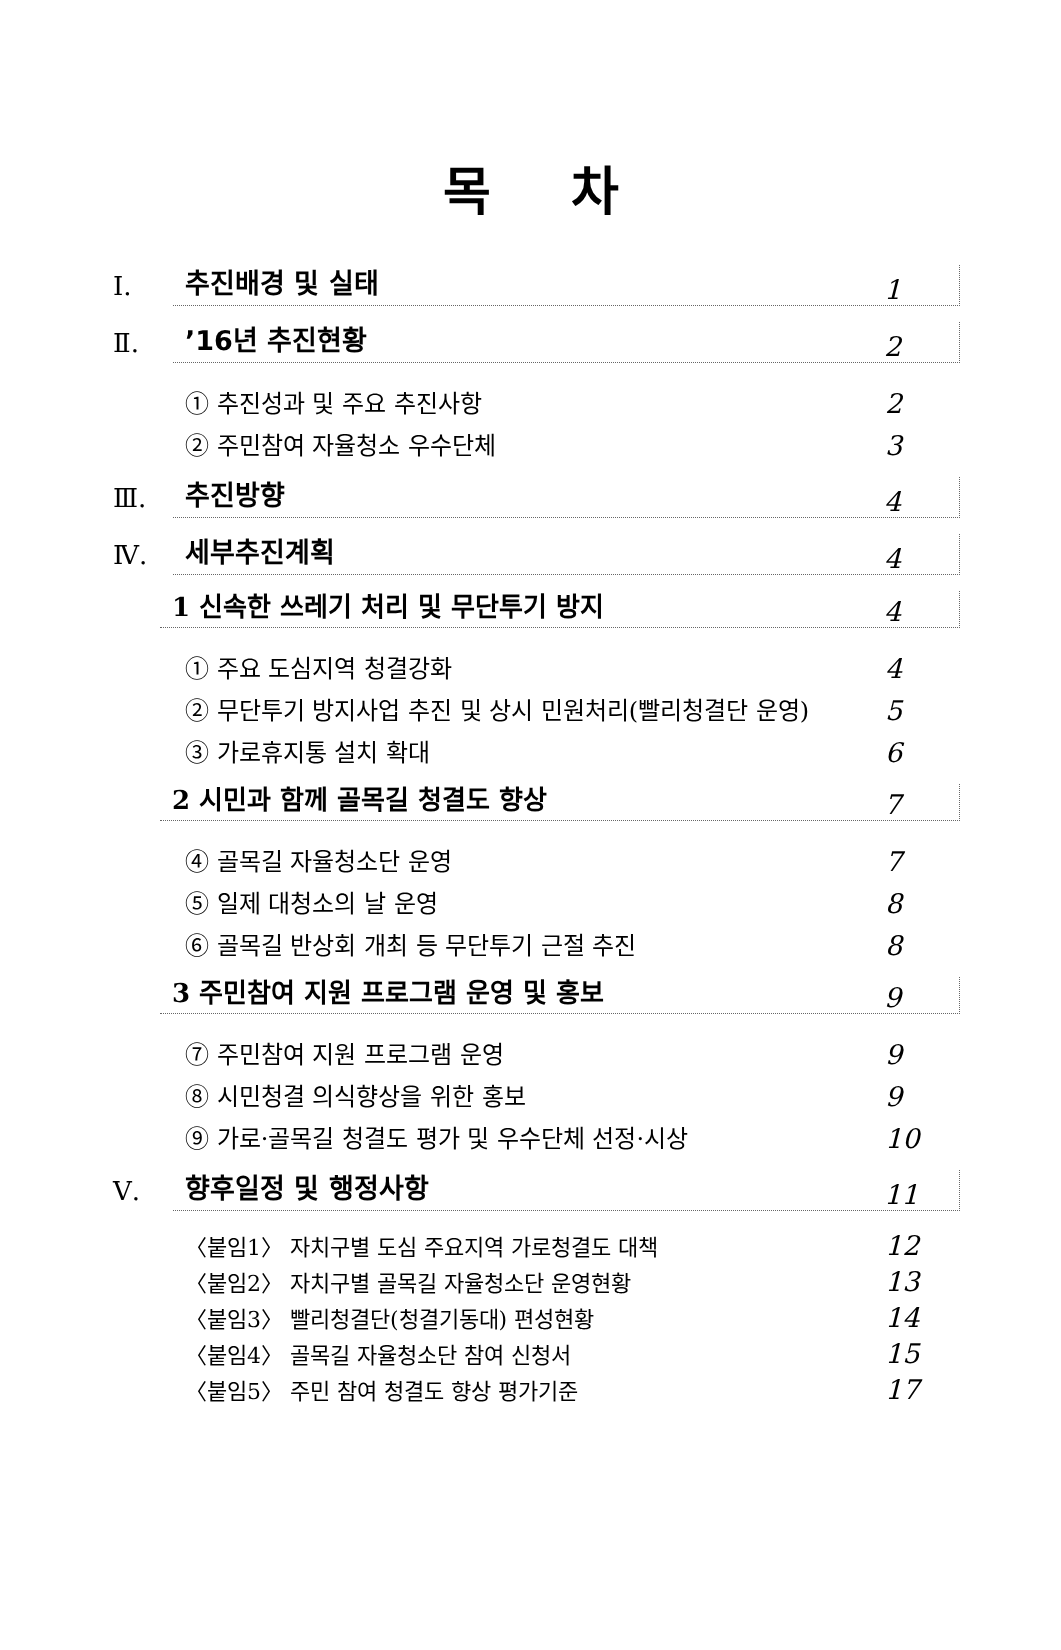목차
Ⅰ. 추진배경 및 실태 1
Ⅱ.’16년 추진현황 2
① 추진성과 및 주요 추진사항 2
② 주민참여 자율청소 우수단체 3
Ⅲ. 추진방향 4
Ⅳ. 세부추진계획 4
1 신속한 쓰레기 처리 및 무단투기 방지 4
① 주요 도심지역 청결강화 4
② 무단투기 방지사업 추진 및 상시 민원처리(빨리청결단 운영) 5
③ 가로휴지통 설치 확대 6
2 시민과 함께 골목길 청결도 향상 7
④ 골목길 자율청소단 운영 7
⑤ 일제 대청소의 날 운영 8
⑥ 골목길 반상회 개최 등 무단투기 근절 추진 8
3 주민참여 지원 프로그램 운영 및 홍보 9
⑦ 주민참여 지원 프로그램 운영 9
⑧ 시민청결 의식향상을 위한 홍보 9
⑨ 가로·골목길 청결도 평가 및 우수단체 선정·시상 10
Ⅴ. 향후일정 및 행정사항 11
〈붙임1〉 자치구별 도심 주요지역 가로청결도 대책 12
〈붙임2〉 자치구별 골목길 자율청소단 운영현황 13
〈붙임3〉 빨리청결단(청결기동대) 편성현황 14
〈붙임4〉 골목길 자율청소단 참여 신청서 15
〈붙임5〉 주민 참여 청결도 향상 평가기준 17